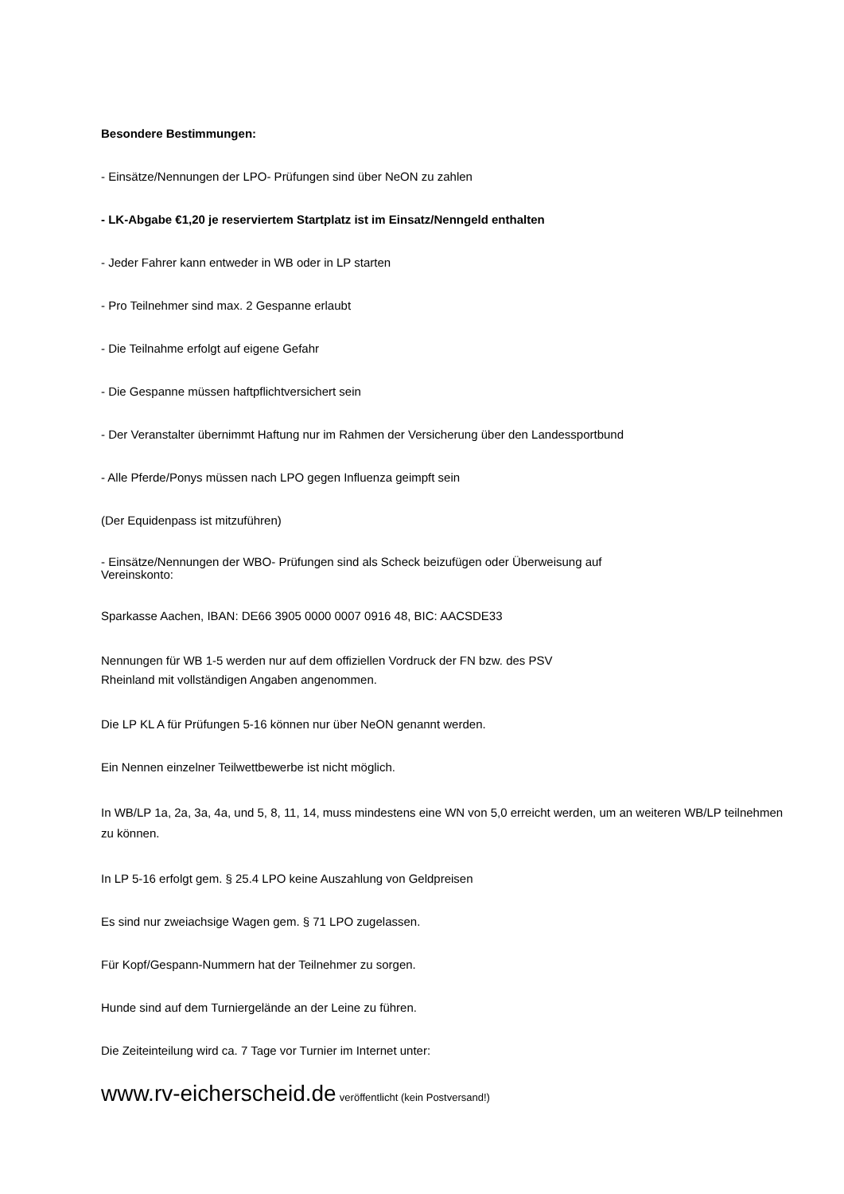Besondere Bestimmungen:
- Einsätze/Nennungen der LPO- Prüfungen sind über NeON zu zahlen
- LK-Abgabe €1,20 je reserviertem Startplatz ist im Einsatz/Nenngeld enthalten
- Jeder Fahrer kann entweder in WB oder in LP starten
- Pro Teilnehmer sind max. 2 Gespanne erlaubt
- Die Teilnahme erfolgt auf eigene Gefahr
- Die Gespanne müssen haftpflichtversichert sein
- Der Veranstalter übernimmt Haftung nur im Rahmen der Versicherung über den Landessportbund
- Alle Pferde/Ponys müssen nach LPO gegen Influenza geimpft sein
(Der Equidenpass ist mitzuführen)
- Einsätze/Nennungen der WBO- Prüfungen sind als Scheck beizufügen oder Überweisung auf
Vereinskonto:
Sparkasse Aachen, IBAN: DE66 3905 0000 0007 0916 48, BIC: AACSDE33
Nennungen für WB 1-5 werden nur auf dem offiziellen Vordruck der FN bzw. des PSV
Rheinland mit vollständigen Angaben angenommen.
Die LP KL A für Prüfungen 5-16 können nur über NeON genannt werden.
Ein Nennen einzelner Teilwettbewerbe ist nicht möglich.
In WB/LP 1a, 2a, 3a, 4a, und 5, 8, 11, 14, muss mindestens eine WN von 5,0 erreicht werden, um an weiteren WB/LP teilnehmen zu können.
In LP 5-16 erfolgt gem. § 25.4 LPO keine Auszahlung von Geldpreisen
Es sind nur zweiachsige Wagen gem. § 71 LPO zugelassen.
Für Kopf/Gespann-Nummern hat der Teilnehmer zu sorgen.
Hunde sind auf dem Turniergelände an der Leine zu führen.
Die Zeiteinteilung wird ca. 7 Tage vor Turnier im Internet unter:
www.rv-eicherscheid.de veröffentlicht (kein Postversand!)